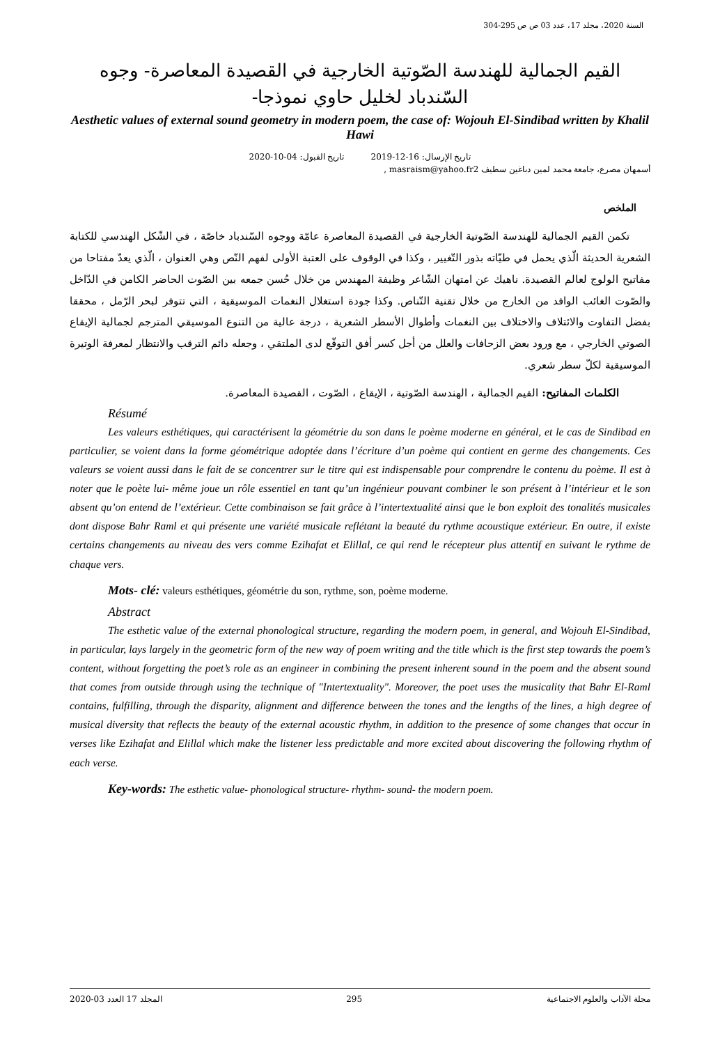السنة 2020، مجلد 17، عدد 03 ص ص 295-304
القيم الجمالية للهندسة الصّوتية الخارجية في القصيدة المعاصرة- وجوه السّندباد لخليل حاوي نموذجا-
Aesthetic values of external sound geometry in modern poem, the case of: Wojouh El-Sindibad written by Khalil Hawi
تاريخ الإرسال: 16-12-2019 تاريخ القبول: 04-10-2020
أسمهان مصرع، جامعة محمد لمين دباغين سطيف masraism@yahoo.fr2 ,
الملخص
تكمن القيم الجمالية للهندسة الصّوتية الخارجية في القصيدة المعاصرة عامّة ووجوه السّندباد خاصّة ، في الشّكل الهندسي للكتابة الشعرية الحديثة الّذي يحمل في طيّاته بذور التّغيير ، وكذا في الوقوف على العتبة الأولى لفهم النّص وهي العنوان ، الّذي يعدّ مفتاحا من مفاتيح الولوج لعالم القصيدة. ناهيك عن امتهان الشّاعر وظيفة المهندس من خلال حُسن جمعه بين الصّوت الحاضر الكامن في الدّاخل والصّوت الغائب الوافد من الخارج من خلال تقنية التّناص. وكذا جودة استغلال النغمات الموسيقية ، التي تتوفر لبحر الرّمل ، محققا بفضل التفاوت والائتلاف والاختلاف بين النغمات وأطوال الأسطر الشعرية ، درجة عالية من التنوع الموسيقي المترجم لجمالية الإيقاع الصوتي الخارجي ، مع ورود بعض الزحافات والعلل من أجل كسر أفق التوقّع لدى الملتقي ، وجعله دائم الترقب والانتظار لمعرفة الوتيرة الموسيقية لكلّ سطر شعري.
الكلمات المفاتيح: القيم الجمالية ، الهندسة الصّوتية ، الإيقاع ، الصّوت ، القصيدة المعاصرة.
Résumé
Les valeurs esthétiques, qui caractérisent la géométrie du son dans le poème moderne en général, et le cas de Sindibad en particulier, se voient dans la forme géométrique adoptée dans l’écriture d’un poème qui contient en germe des changements. Ces valeurs se voient aussi dans le fait de se concentrer sur le titre qui est indispensable pour comprendre le contenu du poème. Il est à noter que le poète lui- même joue un rôle essentiel en tant qu’un ingénieur pouvant combiner le son présent à l’intérieur et le son absent qu’on entend de l’extérieur. Cette combinaison se fait grâce à l’intertextualité ainsi que le bon exploit des tonalités musicales dont dispose Bahr Raml et qui présente une variété musicale reflétant la beauté du rythme acoustique extérieur. En outre, il existe certains changements au niveau des vers comme Ezihafat et Elillal, ce qui rend le récepteur plus attentif en suivant le rythme de chaque vers.
Mots- clé: valeurs esthétiques, géométrie du son, rythme, son, poème moderne.
Abstract
The esthetic value of the external phonological structure, regarding the modern poem, in general, and Wojouh El-Sindibad, in particular, lays largely in the geometric form of the new way of poem writing and the title which is the first step towards the poem’s content, without forgetting the poet’s role as an engineer in combining the present inherent sound in the poem and the absent sound that comes from outside through using the technique of "Intertextuality". Moreover, the poet uses the musicality that Bahr El-Raml contains, fulfilling, through the disparity, alignment and difference between the tones and the lengths of the lines, a high degree of musical diversity that reflects the beauty of the external acoustic rhythm, in addition to the presence of some changes that occur in verses like Ezihafat and Elillal which make the listener less predictable and more excited about discovering the following rhythm of each verse.
Key-words: The esthetic value- phonological structure- rhythm- sound- the modern poem.
2020-03 المجلد 17 العدد 295 مجلة الآداب والعلوم الاجتماعية